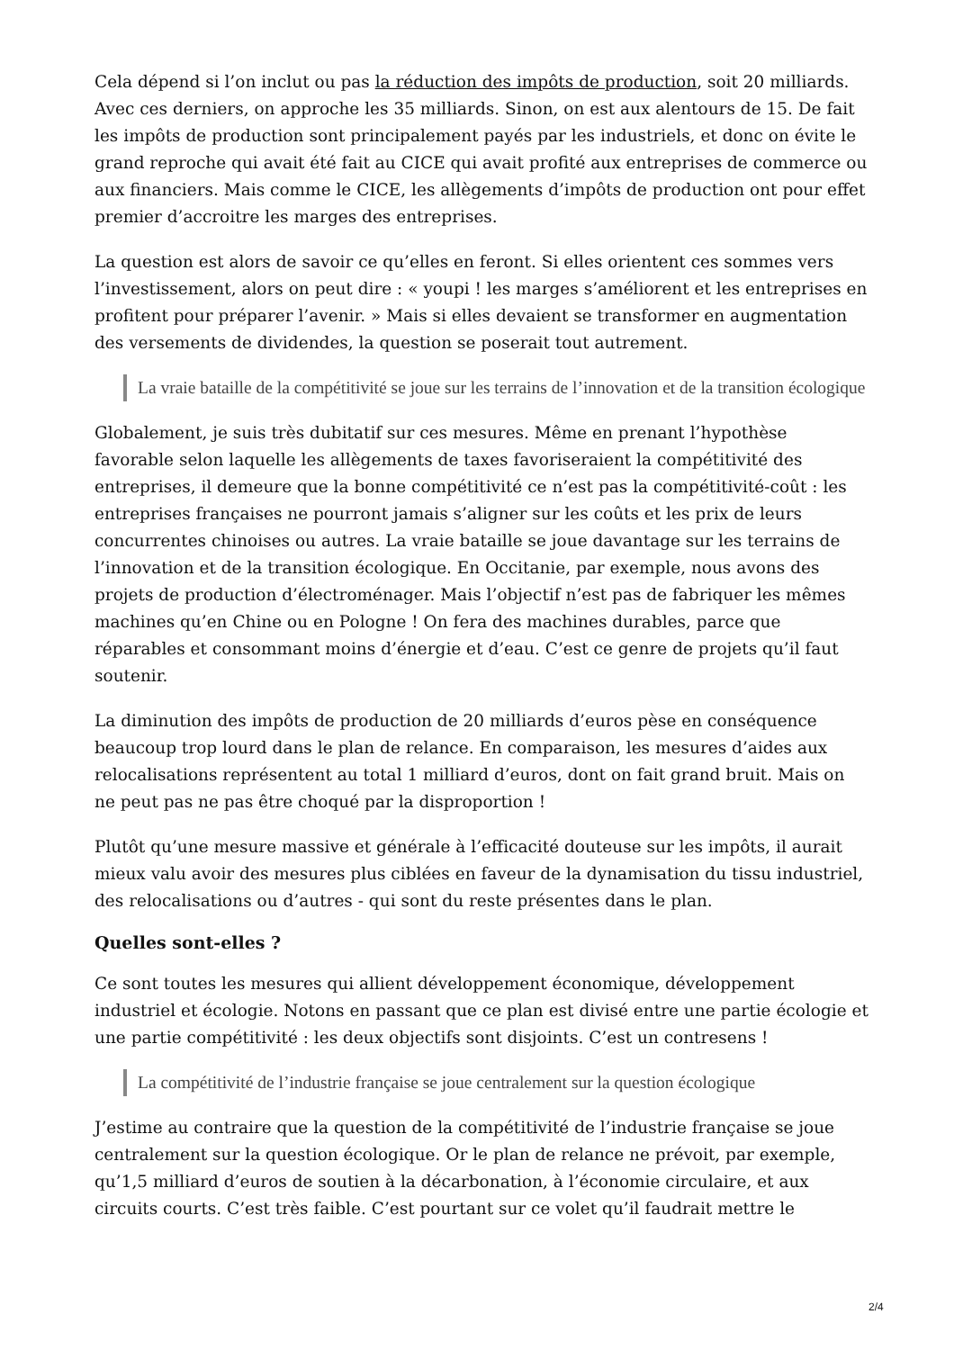Cela dépend si l’on inclut ou pas la réduction des impôts de production, soit 20 milliards. Avec ces derniers, on approche les 35 milliards. Sinon, on est aux alentours de 15. De fait les impôts de production sont principalement payés par les industriels, et donc on évite le grand reproche qui avait été fait au CICE qui avait profité aux entreprises de commerce ou aux financiers. Mais comme le CICE, les allègements d’impôts de production ont pour effet premier d’accroitre les marges des entreprises.
La question est alors de savoir ce qu’elles en feront. Si elles orientent ces sommes vers l’investissement, alors on peut dire : « youpi ! les marges s’améliorent et les entreprises en profitent pour préparer l’avenir. » Mais si elles devaient se transformer en augmentation des versements de dividendes, la question se poserait tout autrement.
La vraie bataille de la compétitivité se joue sur les terrains de l’innovation et de la transition écologique
Globalement, je suis très dubitatif sur ces mesures. Même en prenant l’hypothèse favorable selon laquelle les allègements de taxes favoriseraient la compétitivité des entreprises, il demeure que la bonne compétitivité ce n’est pas la compétitivité-coût : les entreprises françaises ne pourront jamais s’aligner sur les coûts et les prix de leurs concurrentes chinoises ou autres. La vraie bataille se joue davantage sur les terrains de l’innovation et de la transition écologique. En Occitanie, par exemple, nous avons des projets de production d’électroménager. Mais l’objectif n’est pas de fabriquer les mêmes machines qu’en Chine ou en Pologne ! On fera des machines durables, parce que réparables et consommant moins d’énergie et d’eau. C’est ce genre de projets qu’il faut soutenir.
La diminution des impôts de production de 20 milliards d’euros pèse en conséquence beaucoup trop lourd dans le plan de relance. En comparaison, les mesures d’aides aux relocalisations représentent au total 1 milliard d’euros, dont on fait grand bruit. Mais on ne peut pas ne pas être choqué par la disproportion !
Plutôt qu’une mesure massive et générale à l’efficacité douteuse sur les impôts, il aurait mieux valu avoir des mesures plus ciblées en faveur de la dynamisation du tissu industriel, des relocalisations ou d’autres - qui sont du reste présentes dans le plan.
Quelles sont-elles ?
Ce sont toutes les mesures qui allient développement économique, développement industriel et écologie. Notons en passant que ce plan est divisé entre une partie écologie et une partie compétitivité : les deux objectifs sont disjoints. C’est un contresens !
La compétitivité de l’industrie française se joue centralement sur la question écologique
J’estime au contraire que la question de la compétitivité de l’industrie française se joue centralement sur la question écologique. Or le plan de relance ne prévoit, par exemple, qu’1,5 milliard d’euros de soutien à la décarbonation, à l’économie circulaire, et aux circuits courts. C’est très faible. C’est pourtant sur ce volet qu’il faudrait mettre le
2/4